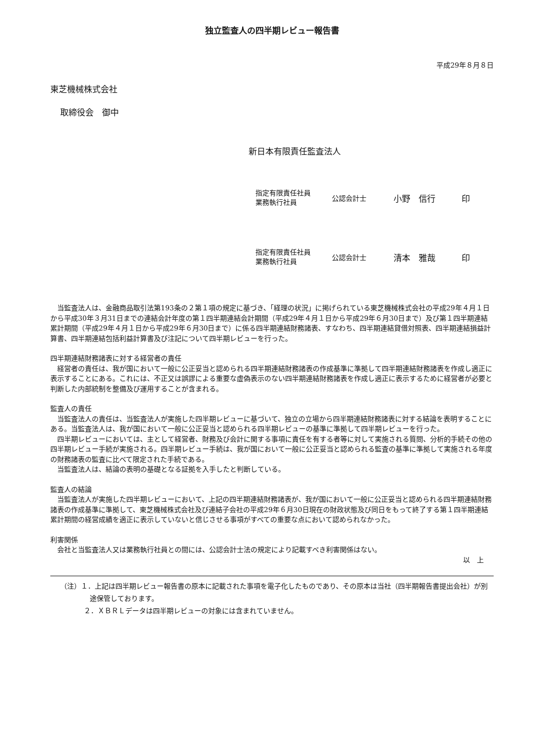独立監査人の四半期レビュー報告書
平成29年８月８日
東芝機械株式会社
取締役会　御中
新日本有限責任監査法人
指定有限責任社員
業務執行社員
公認会計士
小野　信行 印
指定有限責任社員
業務執行社員
公認会計士
清本　雅哉 印
当監査法人は、金融商品取引法第193条の２第１項の規定に基づき、「経理の状況」に掲げられている東芝機械株式会社の平成29年４月１日から平成30年３月31日までの連結会計年度の第１四半期連結会計期間（平成29年４月１日から平成29年６月30日まで）及び第１四半期連結累計期間（平成29年４月１日から平成29年６月30日まで）に係る四半期連結財務諸表、すなわち、四半期連結貸借対照表、四半期連結損益計算書、四半期連結包括利益計算書及び注記について四半期レビューを行った。
四半期連結財務諸表に対する経営者の責任
経営者の責任は、我が国において一般に公正妥当と認められる四半期連結財務諸表の作成基準に準拠して四半期連結財務諸表を作成し適正に表示することにある。これには、不正又は誤謬による重要な虚偽表示のない四半期連結財務諸表を作成し適正に表示するために経営者が必要と判断した内部統制を整備及び運用することが含まれる。
監査人の責任
当監査法人の責任は、当監査法人が実施した四半期レビューに基づいて、独立の立場から四半期連結財務諸表に対する結論を表明することにある。当監査法人は、我が国において一般に公正妥当と認められる四半期レビューの基準に準拠して四半期レビューを行った。
四半期レビューにおいては、主として経営者、財務及び会計に関する事項に責任を有する者等に対して実施される質問、分析的手続その他の四半期レビュー手続が実施される。四半期レビュー手続は、我が国において一般に公正妥当と認められる監査の基準に準拠して実施される年度の財務諸表の監査に比べて限定された手続である。
当監査法人は、結論の表明の基礎となる証拠を入手したと判断している。
監査人の結論
当監査法人が実施した四半期レビューにおいて、上記の四半期連結財務諸表が、我が国において一般に公正妥当と認められる四半期連結財務諸表の作成基準に準拠して、東芝機械株式会社及び連結子会社の平成29年６月30日現在の財政状態及び同日をもって終了する第１四半期連結累計期間の経営成績を適正に表示していないと信じさせる事項がすべての重要な点において認められなかった。
利害関係
会社と当監査法人又は業務執行社員との間には、公認会計士法の規定により記載すべき利害関係はない。
以　上
（注）１．上記は四半期レビュー報告書の原本に記載された事項を電子化したものであり、その原本は当社（四半期報告書提出会社）が別途保管しております。
２．ＸＢＲＬデータは四半期レビューの対象には含まれていません。